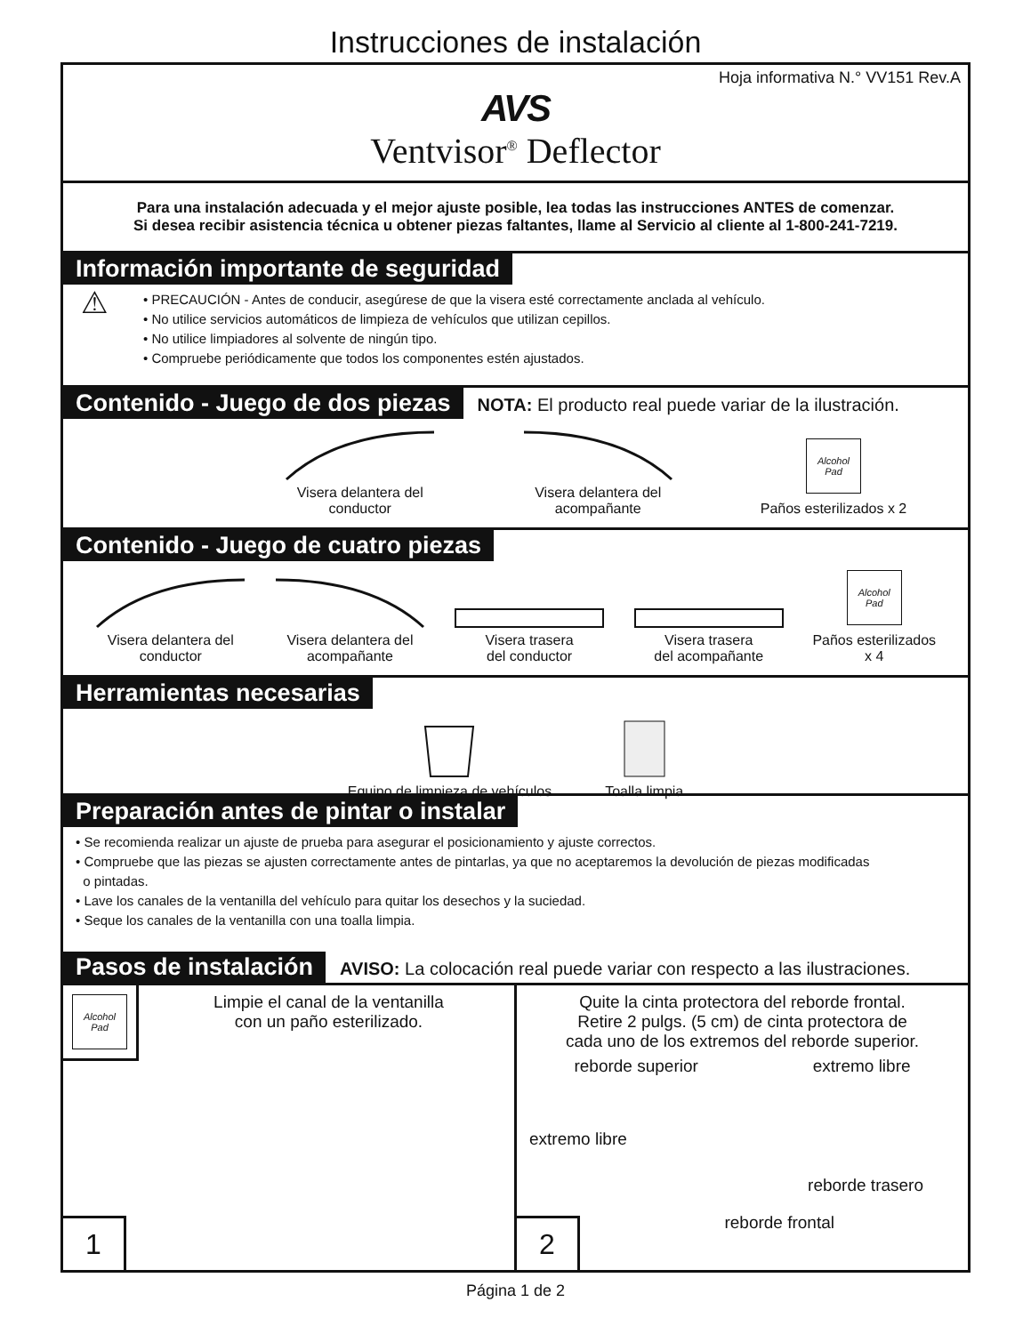Instrucciones de instalación
Hoja informativa N.° VV151 Rev.A
AVS
Ventvisor<sup>®</sup> Deflector
Para una instalación adecuada y el mejor ajuste posible, lea todas las instrucciones ANTES de comenzar.
Si desea recibir asistencia técnica u obtener piezas faltantes, llame al Servicio al cliente al 1-800-241-7219.
Información importante de seguridad
⚠
• PRECAUCIÓN - Antes de conducir, asegúrese de que la visera esté correctamente anclada al vehículo.
• No utilice servicios automáticos de limpieza de vehículos que utilizan cepillos.
• No utilice limpiadores al solvente de ningún tipo.
• Compruebe periódicamente que todos los componentes estén ajustados.
Contenido - Juego de dos piezas NOTA: El producto real puede variar de la ilustración.
Visera delantera del
conductor
Visera delantera del
acompañante
Alcohol
Pad
Paños esterilizados x 2
Contenido - Juego de cuatro piezas
Visera delantera del
conductor
Visera delantera del
acompañante
Visera trasera
del conductor
Visera trasera
del acompañante
Alcohol
Pad
Paños esterilizados
x 4
Herramientas necesarias
Equipo de limpieza de vehículos
Toalla limpia
Preparación antes de pintar o instalar
• Se recomienda realizar un ajuste de prueba para asegurar el posicionamiento y ajuste correctos.
• Compruebe que las piezas se ajusten correctamente antes de pintarlas, ya que no aceptaremos la devolución de piezas modificadas
o pintadas.
• Lave los canales de la ventanilla del vehículo para quitar los desechos y la suciedad.
• Seque los canales de la ventanilla con una toalla limpia.
Pasos de instalación AVISO: La colocación real puede variar con respecto a las ilustraciones.
Alcohol
Pad
Limpie el canal de la ventanilla
con un paño esterilizado.
1
Quite la cinta protectora del reborde frontal.
Retire 2 pulgs. (5 cm) de cinta protectora de
cada uno de los extremos del reborde superior.
reborde superior extremo libre
extremo libre
reborde trasero
reborde frontal
2
Página 1 de 2